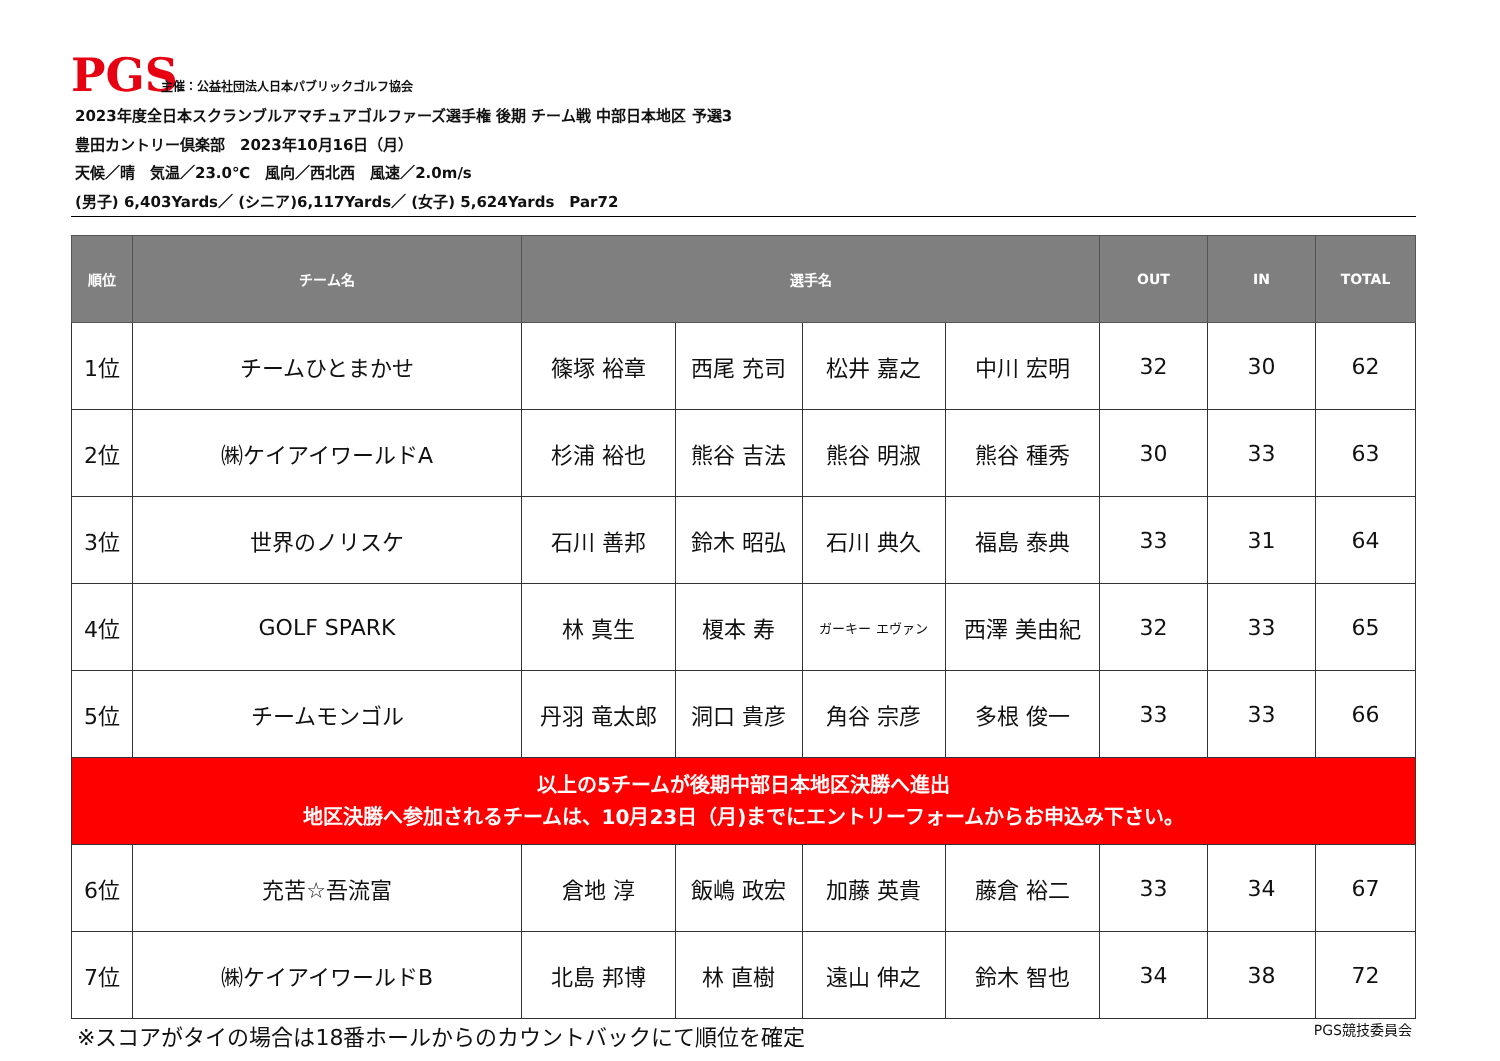PGS
主催：公益社団法人日本パブリックゴルフ協会
2023年度全日本スクランブルアマチュアゴルファーズ選手権 後期 チーム戦 中部日本地区 予選3
豊田カントリー倶楽部　2023年10月16日（月）
天候／晴　気温／23.0℃　風向／西北西　風速／2.0m/s
(男子) 6,403Yards／ (シニア)6,117Yards／ (女子) 5,624Yards　Par72
| 順位 | チーム名 | 選手名 | | | | OUT | IN | TOTAL |
| --- | --- | --- | --- | --- | --- | --- | --- | --- |
| 1位 | チームひとまかせ | 篠塚 裕章 | 西尾 充司 | 松井 嘉之 | 中川 宏明 | 32 | 30 | 62 |
| 2位 | ㈱ケイアイワールドA | 杉浦 裕也 | 熊谷 吉法 | 熊谷 明淑 | 熊谷 種秀 | 30 | 33 | 63 |
| 3位 | 世界のノリスケ | 石川 善邦 | 鈴木 昭弘 | 石川 典久 | 福島 泰典 | 33 | 31 | 64 |
| 4位 | GOLF SPARK | 林 真生 | 榎本 寿 | ガーキー エヴァン | 西澤 美由紀 | 32 | 33 | 65 |
| 5位 | チームモンゴル | 丹羽 竜太郎 | 洞口 貴彦 | 角谷 宗彦 | 多根 俊一 | 33 | 33 | 66 |
| 以上の5チームが後期中部日本地区決勝へ進出 地区決勝へ参加されるチームは、10月23日（月)までにエントリーフォームからお申込み下さい。 | | | | | | | | |
| 6位 | 充苦☆吾流富 | 倉地 淳 | 飯嶋 政宏 | 加藤 英貴 | 藤倉 裕二 | 33 | 34 | 67 |
| 7位 | ㈱ケイアイワールドB | 北島 邦博 | 林 直樹 | 遠山 伸之 | 鈴木 智也 | 34 | 38 | 72 |
※スコアがタイの場合は18番ホールからのカウントバックにて順位を確定
PGS競技委員会